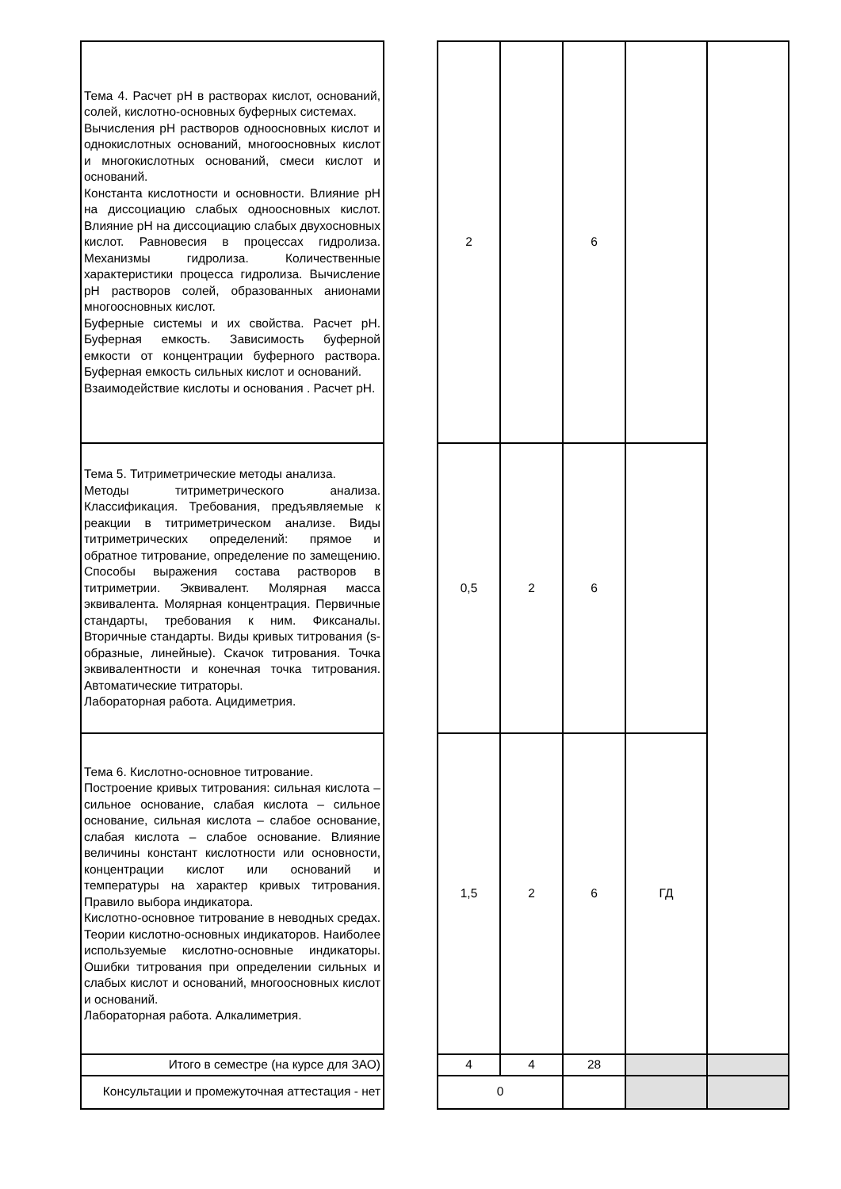| Тема 4. Расчет pH в растворах кислот, оснований, солей, кислотно-основных буферных системах. Вычисления pH растворов одноосновных кислот и однокислотных оснований, многоосновных кислот и многокислотных оснований, смеси кислот и оснований. Константа кислотности и основности. Влияние pH на диссоциацию слабых одноосновных кислот. Влияние pH на диссоциацию слабых двухосновных кислот. Равновесия в процессах гидролиза. Механизмы гидролиза. Количественные характеристики процесса гидролиза. Вычисление pH растворов солей, образованных анионами многоосновных кислот. Буферные системы и их свойства. Расчет pH. Буферная емкость. Зависимость буферной емкости от концентрации буферного раствора. Буферная емкость сильных кислот и оснований. Взаимодействие кислоты и основания . Расчет pH. | | 2 | | 6 | | |
| Тема 5. Титриметрические методы анализа. Методы титриметрического анализа. Классификация. Требования, предъявляемые к реакции в титриметрическом анализе. Виды титриметрических определений: прямое и обратное титрование, определение по замещению. Способы выражения состава растворов в титриметрии. Эквивалент. Молярная масса эквивалента. Молярная концентрация. Первичные стандарты, требования к ним. Фиксаналы. Вторичные стандарты. Виды кривых титрования (s-образные, линейные). Скачок титрования. Точка эквивалентности и конечная точка титрования. Автоматические титраторы. Лабораторная работа. Ацидиметрия. | | 0,5 | 2 | 6 | | |
| Тема 6. Кислотно-основное титрование. Построение кривых титрования: сильная кислота – сильное основание, слабая кислота – сильное основание, сильная кислота – слабое основание, слабая кислота – слабое основание. Влияние величины констант кислотности или основности, концентрации кислот или оснований и температуры на характер кривых титрования. Правило выбора индикатора. Кислотно-основное титрование в неводных средах. Теории кислотно-основных индикаторов. Наиболее используемые кислотно-основные индикаторы. Ошибки титрования при определении сильных и слабых кислот и оснований, многоосновных кислот и оснований. Лабораторная работа. Алкалиметрия. | | 1,5 | 2 | 6 | ГД | |
| Итого в семестре (на курсе для ЗАО) | | 4 | 4 | 28 | | |
| Консультации и промежуточная аттестация - нет | | 0 | | | | |